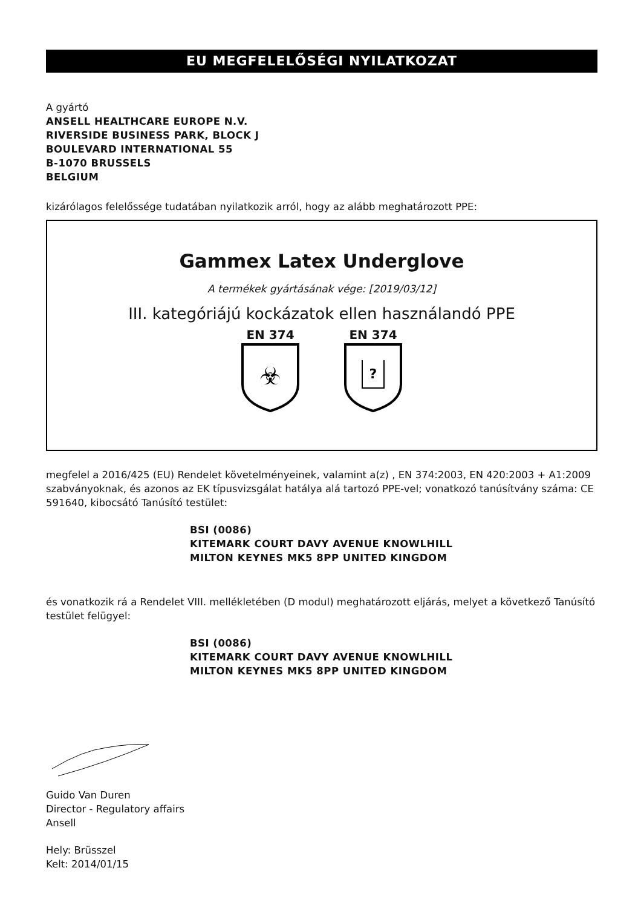EU MEGFELELŐSÉGI NYILATKOZAT
A gyártó
ANSELL HEALTHCARE EUROPE N.V.
RIVERSIDE BUSINESS PARK, BLOCK J
BOULEVARD INTERNATIONAL 55
B-1070 BRUSSELS
BELGIUM
kizárólagos felelőssége tudatában nyilatkozik arról, hogy az alább meghatározott PPE:
Gammex Latex Underglove
A termékek gyártásának vége: [2019/03/12]
III. kategóriájú kockázatok ellen használandó PPE
EN 374
☣
EN 374
?
megfelel a 2016/425 (EU) Rendelet követelményeinek, valamint a(z) , EN 374:2003, EN 420:2003 + A1:2009 szabványoknak, és azonos az EK típusvizsgálat hatálya alá tartozó PPE-vel; vonatkozó tanúsítvány száma: CE 591640, kibocsátó Tanúsító testület:
BSI (0086)
KITEMARK COURT DAVY AVENUE KNOWLHILL
MILTON KEYNES MK5 8PP UNITED KINGDOM
és vonatkozik rá a Rendelet VIII. mellékletében (D modul) meghatározott eljárás, melyet a következő Tanúsító testület felügyel:
BSI (0086)
KITEMARK COURT DAVY AVENUE KNOWLHILL
MILTON KEYNES MK5 8PP UNITED KINGDOM
Guido Van Duren
Director - Regulatory affairs
Ansell
Hely: Brüsszel
Kelt: 2014/01/15